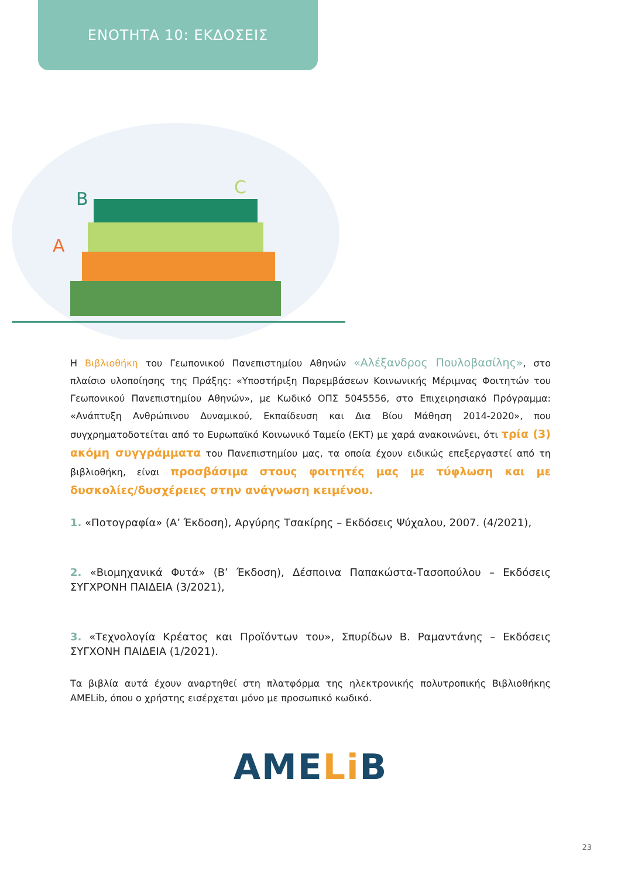ΕΝΟΤΗΤΑ 10: ΕΚΔΟΣΕΙΣ
B
A
C
Η Βιβλιοθήκη του Γεωπονικού Πανεπιστημίου Αθηνών «Αλέξανδρος Πουλοβασίλης», στο πλαίσιο υλοποίησης της Πράξης: «Υποστήριξη Παρεμβάσεων Κοινωνικής Μέριμνας Φοιτητών του Γεωπονικού Πανεπιστημίου Αθηνών», με Κωδικό ΟΠΣ 5045556, στο Επιχειρησιακό Πρόγραμμα: «Ανάπτυξη Ανθρώπινου Δυναμικού, Εκπαίδευση και Δια Βίου Μάθηση 2014-2020», που συγχρηματοδοτείται από το Ευρωπαϊκό Κοινωνικό Ταμείο (ΕΚΤ) με χαρά ανακοινώνει, ότι τρία (3) ακόμη συγγράμματα του Πανεπιστημίου μας, τα οποία έχουν ειδικώς επεξεργαστεί από τη βιβλιοθήκη, είναι προσβάσιμα στους φοιτητές μας με τύφλωση και με δυσκολίες/δυσχέρειες στην ανάγνωση κειμένου.
1. «Ποτογραφία» (Α’ Έκδοση), Αργύρης Τσακίρης – Εκδόσεις Ψύχαλου, 2007. (4/2021),
2. «Βιομηχανικά Φυτά» (Β’ Έκδοση), Δέσποινα Παπακώστα-Τασοπούλου – Εκδόσεις ΣΥΓΧΡΟΝΗ ΠΑΙΔΕΙΑ (3/2021),
3. «Τεχνολογία Κρέατος και Προϊόντων του», Σπυρίδων Β. Ραμαντάνης – Εκδόσεις ΣΥΓΧΟΝΗ ΠΑΙΔΕΙΑ (1/2021).
Τα βιβλία αυτά έχουν αναρτηθεί στη πλατφόρμα της ηλεκτρονικής πολυτροπικής Βιβλιοθήκης AMELib, όπου ο χρήστης εισέρχεται μόνο με προσωπικό κωδικό.
AME Li B
23